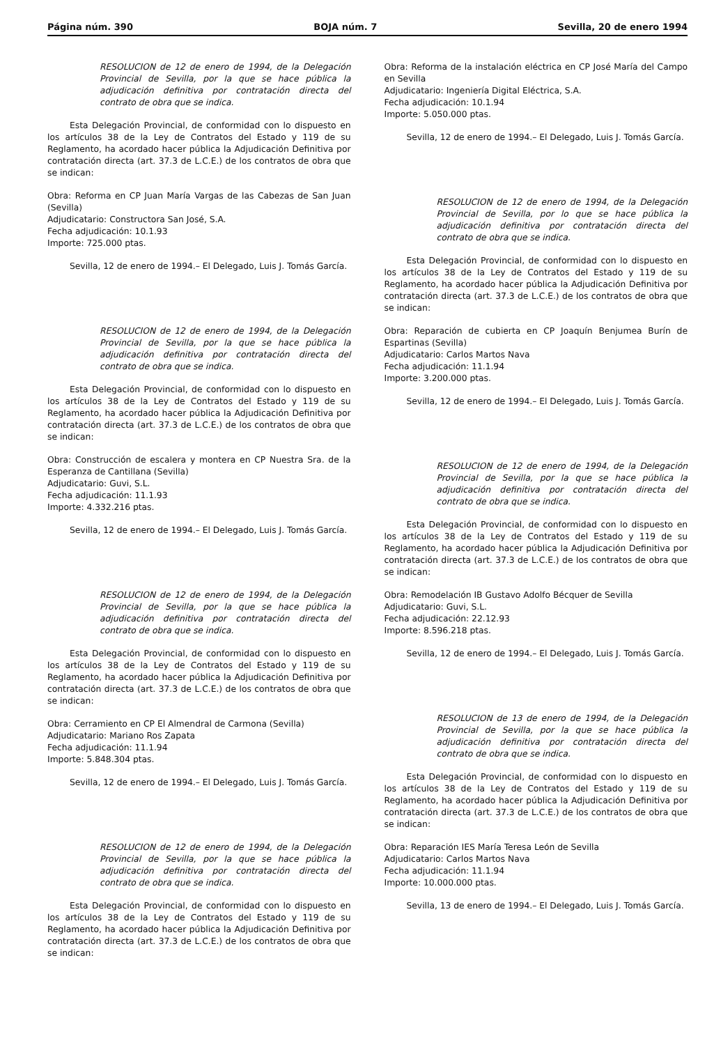Página núm. 390 BOJA núm. 7 Sevilla, 20 de enero 1994
RESOLUCION de 12 de enero de 1994, de la Delegación Provincial de Sevilla, por la que se hace pública la adjudicación definitiva por contratación directa del contrato de obra que se indica.
Esta Delegación Provincial, de conformidad con lo dispuesto en los artículos 38 de la Ley de Contratos del Estado y 119 de su Reglamento, ha acordado hacer pública la Adjudicación Definitiva por contratación directa (art. 37.3 de L.C.E.) de los contratos de obra que se indican:
Obra: Reforma en CP Juan María Vargas de las Cabezas de San Juan (Sevilla)
Adjudicatario: Constructora San José, S.A.
Fecha adjudicación: 10.1.93
Importe: 725.000 ptas.
Sevilla, 12 de enero de 1994.– El Delegado, Luis J. Tomás García.
RESOLUCION de 12 de enero de 1994, de la Delegación Provincial de Sevilla, por la que se hace pública la adjudicación definitiva por contratación directa del contrato de obra que se indica.
Esta Delegación Provincial, de conformidad con lo dispuesto en los artículos 38 de la Ley de Contratos del Estado y 119 de su Reglamento, ha acordado hacer pública la Adjudicación Definitiva por contratación directa (art. 37.3 de L.C.E.) de los contratos de obra que se indican:
Obra: Construcción de escalera y montera en CP Nuestra Sra. de la Esperanza de Cantillana (Sevilla)
Adjudicatario: Guvi, S.L.
Fecha adjudicación: 11.1.93
Importe: 4.332.216 ptas.
Sevilla, 12 de enero de 1994.– El Delegado, Luis J. Tomás García.
RESOLUCION de 12 de enero de 1994, de la Delegación Provincial de Sevilla, por la que se hace pública la adjudicación definitiva por contratación directa del contrato de obra que se indica.
Esta Delegación Provincial, de conformidad con lo dispuesto en los artículos 38 de la Ley de Contratos del Estado y 119 de su Reglamento, ha acordado hacer pública la Adjudicación Definitiva por contratación directa (art. 37.3 de L.C.E.) de los contratos de obra que se indican:
Obra: Cerramiento en CP El Almendral de Carmona (Sevilla)
Adjudicatario: Mariano Ros Zapata
Fecha adjudicación: 11.1.94
Importe: 5.848.304 ptas.
Sevilla, 12 de enero de 1994.– El Delegado, Luis J. Tomás García.
RESOLUCION de 12 de enero de 1994, de la Delegación Provincial de Sevilla, por la que se hace pública la adjudicación definitiva por contratación directa del contrato de obra que se indica.
Esta Delegación Provincial, de conformidad con lo dispuesto en los artículos 38 de la Ley de Contratos del Estado y 119 de su Reglamento, ha acordado hacer pública la Adjudicación Definitiva por contratación directa (art. 37.3 de L.C.E.) de los contratos de obra que se indican:
Obra: Reforma de la instalación eléctrica en CP José María del Campo en Sevilla
Adjudicatario: Ingeniería Digital Eléctrica, S.A.
Fecha adjudicación: 10.1.94
Importe: 5.050.000 ptas.
Sevilla, 12 de enero de 1994.– El Delegado, Luis J. Tomás García.
RESOLUCION de 12 de enero de 1994, de la Delegación Provincial de Sevilla, por lo que se hace pública la adjudicación definitiva por contratación directa del contrato de obra que se indica.
Esta Delegación Provincial, de conformidad con lo dispuesto en los artículos 38 de la Ley de Contratos del Estado y 119 de su Reglamento, ha acordado hacer pública la Adjudicación Definitiva por contratación directa (art. 37.3 de L.C.E.) de los contratos de obra que se indican:
Obra: Reparación de cubierta en CP Joaquín Benjumea Burín de Espartinas (Sevilla)
Adjudicatario: Carlos Martos Nava
Fecha adjudicación: 11.1.94
Importe: 3.200.000 ptas.
Sevilla, 12 de enero de 1994.– El Delegado, Luis J. Tomás García.
RESOLUCION de 12 de enero de 1994, de la Delegación Provincial de Sevilla, por la que se hace pública la adjudicación definitiva por contratación directa del contrato de obra que se indica.
Esta Delegación Provincial, de conformidad con lo dispuesto en los artículos 38 de la Ley de Contratos del Estado y 119 de su Reglamento, ha acordado hacer pública la Adjudicación Definitiva por contratación directa (art. 37.3 de L.C.E.) de los contratos de obra que se indican:
Obra: Remodelación IB Gustavo Adolfo Bécquer de Sevilla
Adjudicatario: Guvi, S.L.
Fecha adjudicación: 22.12.93
Importe: 8.596.218 ptas.
Sevilla, 12 de enero de 1994.– El Delegado, Luis J. Tomás García.
RESOLUCION de 13 de enero de 1994, de la Delegación Provincial de Sevilla, por la que se hace pública la adjudicación definitiva por contratación directa del contrato de obra que se indica.
Esta Delegación Provincial, de conformidad con lo dispuesto en los artículos 38 de la Ley de Contratos del Estado y 119 de su Reglamento, ha acordado hacer pública la Adjudicación Definitiva por contratación directa (art. 37.3 de L.C.E.) de los contratos de obra que se indican:
Obra: Reparación IES María Teresa León de Sevilla
Adjudicatario: Carlos Martos Nava
Fecha adjudicación: 11.1.94
Importe: 10.000.000 ptas.
Sevilla, 13 de enero de 1994.– El Delegado, Luis J. Tomás García.